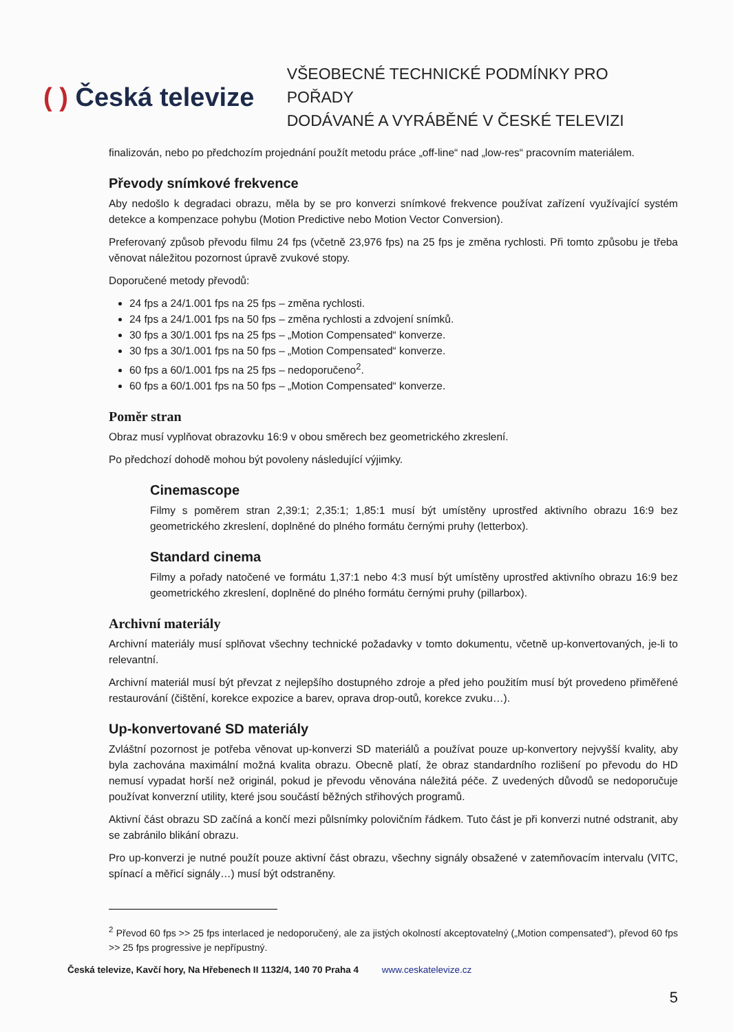( ) Česká televize
VŠEOBECNÉ TECHNICKÉ PODMÍNKY PRO POŘADY
DODÁVANÉ A VYRÁBĚNÉ V ČESKÉ TELEVIZI
finalizován, nebo po předchozím projednání použít metodu práce „off-line“ nad „low-res“ pracovním materiálem.
Převody snímkové frekvence
Aby nedošlo k degradaci obrazu, měla by se pro konverzi snímkové frekvence používat zařízení využívající systém detekce a kompenzace pohybu (Motion Predictive nebo Motion Vector Conversion).
Preferovaný způsob převodu filmu 24 fps (včetně 23,976 fps) na 25 fps je změna rychlosti. Při tomto způsobu je třeba věnovat náležitou pozornost úpravě zvukové stopy.
Doporučené metody převodů:
24 fps a 24/1.001 fps na 25 fps – změna rychlosti.
24 fps a 24/1.001 fps na 50 fps – změna rychlosti a zdvojení snímků.
30 fps a 30/1.001 fps na 25 fps – „Motion Compensated“ konverze.
30 fps a 30/1.001 fps na 50 fps – „Motion Compensated“ konverze.
60 fps a 60/1.001 fps na 25 fps – nedoporučeno<sup>2</sup>.
60 fps a 60/1.001 fps na 50 fps – „Motion Compensated“ konverze.
Poměr stran
Obraz musí vyplňovat obrazovku 16:9 v obou směrech bez geometrického zkreslení.
Po předchozí dohodě mohou být povoleny následující výjimky.
Cinemascope
Filmy s poměrem stran 2,39:1; 2,35:1; 1,85:1 musí být umístěny uprostřed aktivního obrazu 16:9 bez geometrického zkreslení, doplněné do plného formátu černými pruhy (letterbox).
Standard cinema
Filmy a pořady natočené ve formátu 1,37:1 nebo 4:3 musí být umístěny uprostřed aktivního obrazu 16:9 bez geometrického zkreslení, doplněné do plného formátu černými pruhy (pillarbox).
Archivní materiály
Archivní materiály musí splňovat všechny technické požadavky v tomto dokumentu, včetně up-konvertovaných, je-li to relevantní.
Archivní materiál musí být převzat z nejlepšího dostupného zdroje a před jeho použitím musí být provedeno přiměřené restaurování (čištění, korekce expozice a barev, oprava drop-outů, korekce zvuku…).
Up-konvertované SD materiály
Zvláštní pozornost je potřeba věnovat up-konverzi SD materiálů a používat pouze up-konvertory nejvyšší kvality, aby byla zachována maximální možná kvalita obrazu. Obecně platí, že obraz standardního rozlišení po převodu do HD nemusí vypadat horší než originál, pokud je převodu věnována náležitá péče. Z uvedených důvodů se nedoporučuje používat konverzní utility, které jsou součástí běžných střihových programů.
Aktivní část obrazu SD začíná a končí mezi půlsnímky polovičním řádkem. Tuto část je při konverzi nutné odstranit, aby se zabránilo blikání obrazu.
Pro up-konverzi je nutné použít pouze aktivní část obrazu, všechny signály obsažené v zatemňovacím intervalu (VITC, spínací a měřicí signály…) musí být odstraněny.
<sup>2</sup> Převod 60 fps >> 25 fps interlaced je nedoporučený, ale za jistých okolností akceptovatelný („Motion compensated“), převod 60 fps >> 25 fps progressive je nepřípustný.
Česká televize, Kavčí hory, Na Hřebenech II 1132/4, 140 70 Praha 4 www.ceskatelevize.cz
5